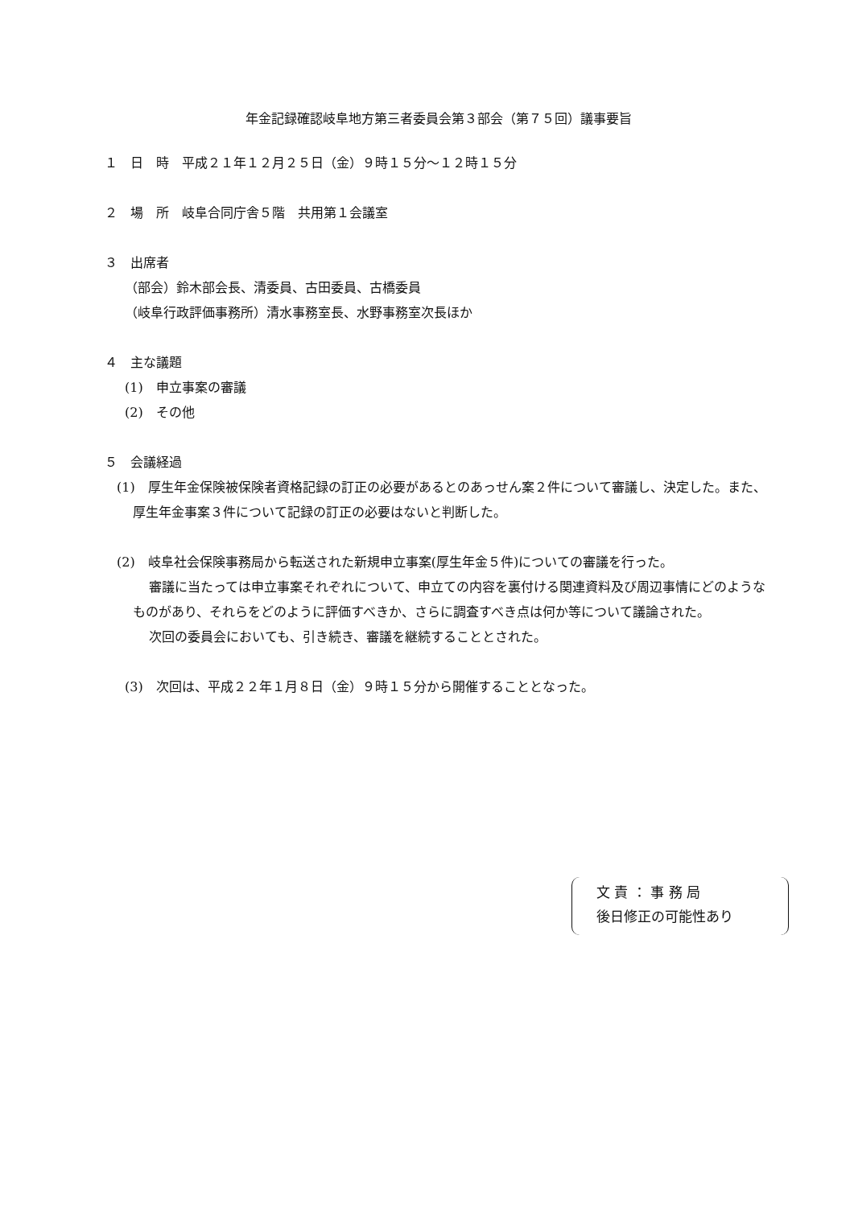年金記録確認岐阜地方第三者委員会第３部会（第７５回）議事要旨
１　日　時　平成２１年１２月２５日（金）９時１５分～１２時１５分
２　場　所　岐阜合同庁舎５階　共用第１会議室
３　出席者
（部会）鈴木部会長、清委員、古田委員、古橋委員
（岐阜行政評価事務所）清水事務室長、水野事務室次長ほか
４　主な議題
(1)　申立事案の審議
(2)　その他
５　会議経過
(1)　厚生年金保険被保険者資格記録の訂正の必要があるとのあっせん案２件について審議し、決定した。また、厚生年金事案３件について記録の訂正の必要はないと判断した。
(2)　岐阜社会保険事務局から転送された新規申立事案(厚生年金５件)についての審議を行った。
審議に当たっては申立事案それぞれについて、申立ての内容を裏付ける関連資料及び周辺事情にどのようなものがあり、それらをどのように評価すべきか、さらに調査すべき点は何か等について議論された。
次回の委員会においても、引き続き、審議を継続することとされた。
(3)　次回は、平成２２年１月８日（金）９時１５分から開催することとなった。
文 責 ： 事 務 局
後日修正の可能性あり